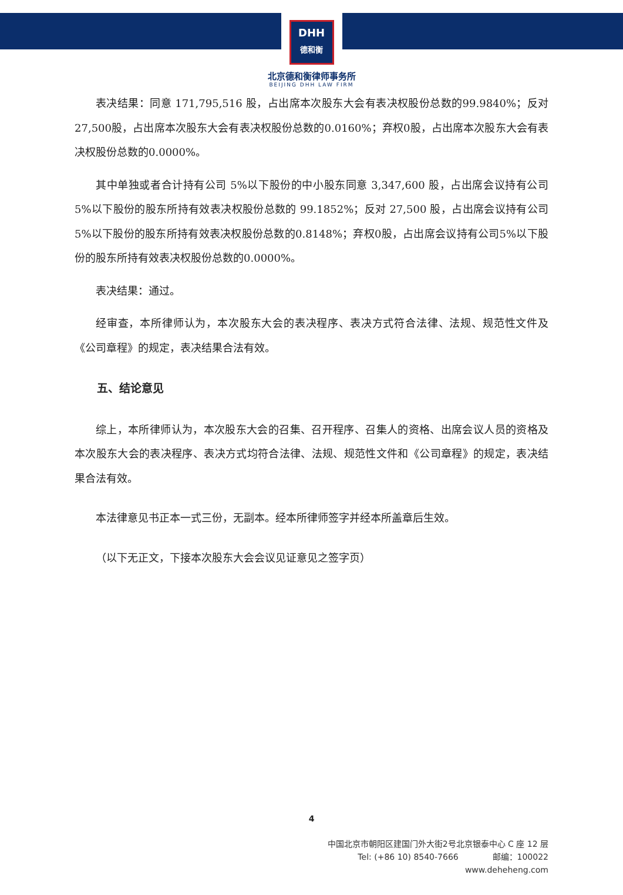DHH
德和衡
北京德和衡律师事务所
BEIJING DHH LAW FIRM
表决结果：同意 171,795,516 股，占出席本次股东大会有表决权股份总数的99.9840%；反对27,500股，占出席本次股东大会有表决权股份总数的0.0160%；弃权0股，占出席本次股东大会有表决权股份总数的0.0000%。
其中单独或者合计持有公司 5%以下股份的中小股东同意 3,347,600 股，占出席会议持有公司 5%以下股份的股东所持有效表决权股份总数的 99.1852%；反对 27,500 股，占出席会议持有公司5%以下股份的股东所持有效表决权股份总数的0.8148%；弃权0股，占出席会议持有公司5%以下股份的股东所持有效表决权股份总数的0.0000%。
表决结果：通过。
经审查，本所律师认为，本次股东大会的表决程序、表决方式符合法律、法规、规范性文件及《公司章程》的规定，表决结果合法有效。
五、结论意见
综上，本所律师认为，本次股东大会的召集、召开程序、召集人的资格、出席会议人员的资格及本次股东大会的表决程序、表决方式均符合法律、法规、规范性文件和《公司章程》的规定，表决结果合法有效。
本法律意见书正本一式三份，无副本。经本所律师签字并经本所盖章后生效。
（以下无正文，下接本次股东大会会议见证意见之签字页）
4
中国北京市朝阳区建国门外大街2号北京银泰中心 C 座 12 层
Tel: (+86 10) 8540-7666 邮编：100022
www.deheheng.com